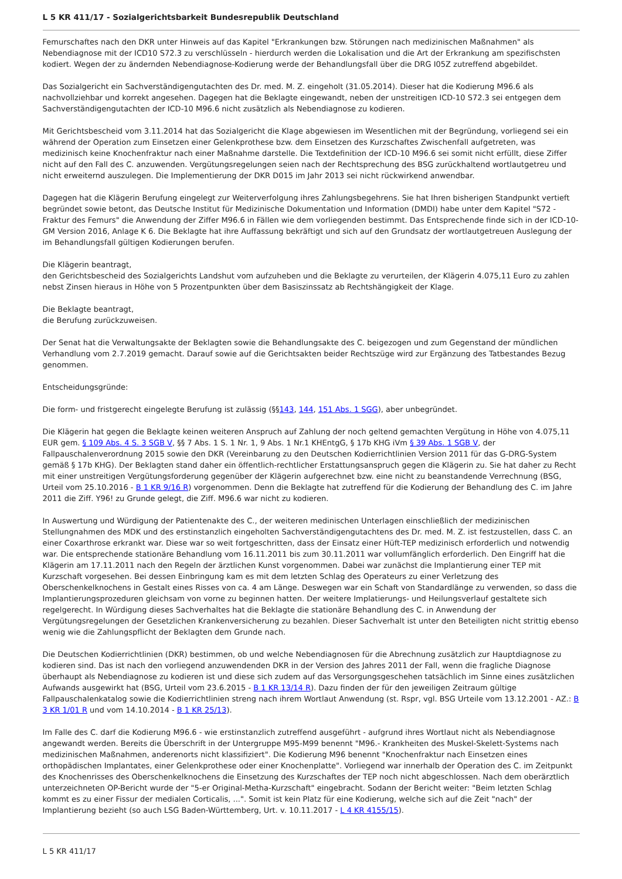L 5 KR 411/17 - Sozialgerichtsbarkeit Bundesrepublik Deutschland
Femurschaftes nach den DKR unter Hinweis auf das Kapitel "Erkrankungen bzw. Störungen nach medizinischen Maßnahmen" als Nebendiagnose mit der ICD10 S72.3 zu verschlüsseln - hierdurch werden die Lokalisation und die Art der Erkrankung am spezifischsten kodiert. Wegen der zu ändernden Nebendiagnose-Kodierung werde der Behandlungsfall über die DRG I05Z zutreffend abgebildet.
Das Sozialgericht ein Sachverständigengutachten des Dr. med. M. Z. eingeholt (31.05.2014). Dieser hat die Kodierung M96.6 als nachvollziehbar und korrekt angesehen. Dagegen hat die Beklagte eingewandt, neben der unstreitigen ICD-10 S72.3 sei entgegen dem Sachverständigengutachten der ICD-10 M96.6 nicht zusätzlich als Nebendiagnose zu kodieren.
Mit Gerichtsbescheid vom 3.11.2014 hat das Sozialgericht die Klage abgewiesen im Wesentlichen mit der Begründung, vorliegend sei ein während der Operation zum Einsetzen einer Gelenkprothese bzw. dem Einsetzen des Kurzschaftes Zwischenfall aufgetreten, was medizinisch keine Knochenfraktur nach einer Maßnahme darstelle. Die Textdefinition der ICD-10 M96.6 sei somit nicht erfüllt, diese Ziffer nicht auf den Fall des C. anzuwenden. Vergütungsregelungen seien nach der Rechtsprechung des BSG zurückhaltend wortlautgetreu und nicht erweiternd auszulegen. Die Implementierung der DKR D015 im Jahr 2013 sei nicht rückwirkend anwendbar.
Dagegen hat die Klägerin Berufung eingelegt zur Weiterverfolgung ihres Zahlungsbegehrens. Sie hat Ihren bisherigen Standpunkt vertieft begründet sowie betont, das Deutsche Institut für Medizinische Dokumentation und Information (DMDI) habe unter dem Kapitel "S72 - Fraktur des Femurs" die Anwendung der Ziffer M96.6 in Fällen wie dem vorliegenden bestimmt. Das Entsprechende finde sich in der ICD-10-GM Version 2016, Anlage K 6. Die Beklagte hat ihre Auffassung bekräftigt und sich auf den Grundsatz der wortlautgetreuen Auslegung der im Behandlungsfall gültigen Kodierungen berufen.
Die Klägerin beantragt,
den Gerichtsbescheid des Sozialgerichts Landshut vom aufzuheben und die Beklagte zu verurteilen, der Klägerin 4.075,11 Euro zu zahlen nebst Zinsen hieraus in Höhe von 5 Prozentpunkten über dem Basiszinssatz ab Rechtshängigkeit der Klage.
Die Beklagte beantragt,
die Berufung zurückzuweisen.
Der Senat hat die Verwaltungsakte der Beklagten sowie die Behandlungsakte des C. beigezogen und zum Gegenstand der mündlichen Verhandlung vom 2.7.2019 gemacht. Darauf sowie auf die Gerichtsakten beider Rechtszüge wird zur Ergänzung des Tatbestandes Bezug genommen.
Entscheidungsgründe:
Die form- und fristgerecht eingelegte Berufung ist zulässig (§§143, 144, 151 Abs. 1 SGG), aber unbegründet.
Die Klägerin hat gegen die Beklagte keinen weiteren Anspruch auf Zahlung der noch geltend gemachten Vergütung in Höhe von 4.075,11 EUR gem. § 109 Abs. 4 S. 3 SGB V, §§ 7 Abs. 1 S. 1 Nr. 1, 9 Abs. 1 Nr.1 KHEntgG, § 17b KHG iVm § 39 Abs. 1 SGB V, der Fallpauschalenverordnung 2015 sowie den DKR (Vereinbarung zu den Deutschen Kodierrichtlinien Version 2011 für das G-DRG-System gemäß § 17b KHG). Der Beklagten stand daher ein öffentlich-rechtlicher Erstattungsanspruch gegen die Klägerin zu. Sie hat daher zu Recht mit einer unstreitigen Vergütungsforderung gegenüber der Klägerin aufgerechnet bzw. eine nicht zu beanstandende Verrechnung (BSG, Urteil vom 25.10.2016 - B 1 KR 9/16 R) vorgenommen. Denn die Beklagte hat zutreffend für die Kodierung der Behandlung des C. im Jahre 2011 die Ziff. Y96! zu Grunde gelegt, die Ziff. M96.6 war nicht zu kodieren.
In Auswertung und Würdigung der Patientenakte des C., der weiteren medinischen Unterlagen einschließlich der medizinischen Stellungnahmen des MDK und des erstinstanzlich eingeholten Sachverständigengutachtens des Dr. med. M. Z. ist festzustellen, dass C. an einer Coxarthrose erkrankt war. Diese war so weit fortgeschritten, dass der Einsatz einer Hüft-TEP medizinisch erforderlich und notwendig war. Die entsprechende stationäre Behandlung vom 16.11.2011 bis zum 30.11.2011 war vollumfänglich erforderlich. Den Eingriff hat die Klägerin am 17.11.2011 nach den Regeln der ärztlichen Kunst vorgenommen. Dabei war zunächst die Implantierung einer TEP mit Kurzschaft vorgesehen. Bei dessen Einbringung kam es mit dem letzten Schlag des Operateurs zu einer Verletzung des Oberschenkelknochens in Gestalt eines Risses von ca. 4 am Länge. Deswegen war ein Schaft von Standardlänge zu verwenden, so dass die Implantierungsprozeduren gleichsam von vorne zu beginnen hatten. Der weitere Implatierungs- und Heilungsverlauf gestaltete sich regelgerecht. In Würdigung dieses Sachverhaltes hat die Beklagte die stationäre Behandlung des C. in Anwendung der Vergütungsregelungen der Gesetzlichen Krankenversicherung zu bezahlen. Dieser Sachverhalt ist unter den Beteiligten nicht strittig ebenso wenig wie die Zahlungspflicht der Beklagten dem Grunde nach.
Die Deutschen Kodierrichtlinien (DKR) bestimmen, ob und welche Nebendiagnosen für die Abrechnung zusätzlich zur Hauptdiagnose zu kodieren sind. Das ist nach den vorliegend anzuwendenden DKR in der Version des Jahres 2011 der Fall, wenn die fragliche Diagnose überhaupt als Nebendiagnose zu kodieren ist und diese sich zudem auf das Versorgungsgeschehen tatsächlich im Sinne eines zusätzlichen Aufwands ausgewirkt hat (BSG, Urteil vom 23.6.2015 - B 1 KR 13/14 R). Dazu finden der für den jeweiligen Zeitraum gültige Fallpauschalenkatalog sowie die Kodierrichtlinien streng nach ihrem Wortlaut Anwendung (st. Rspr, vgl. BSG Urteile vom 13.12.2001 - AZ.: B 3 KR 1/01 R und vom 14.10.2014 - B 1 KR 25/13).
Im Falle des C. darf die Kodierung M96.6 - wie erstinstanzlich zutreffend ausgeführt - aufgrund ihres Wortlaut nicht als Nebendiagnose angewandt werden. Bereits die Überschrift in der Untergruppe M95-M99 benennt "M96.- Krankheiten des Muskel-Skelett-Systems nach medizinischen Maßnahmen, anderenorts nicht klassifiziert". Die Kodierung M96 benennt "Knochenfraktur nach Einsetzen eines orthopädischen Implantates, einer Gelenkprothese oder einer Knochenplatte". Vorliegend war innerhalb der Operation des C. im Zeitpunkt des Knochenrisses des Oberschenkelknochens die Einsetzung des Kurzschaftes der TEP noch nicht abgeschlossen. Nach dem oberärztlich unterzeichneten OP-Bericht wurde der "5-er Original-Metha-Kurzschaft" eingebracht. Sodann der Bericht weiter: "Beim letzten Schlag kommt es zu einer Fissur der medialen Corticalis, ...". Somit ist kein Platz für eine Kodierung, welche sich auf die Zeit "nach" der Implantierung bezieht (so auch LSG Baden-Württemberg, Urt. v. 10.11.2017 - L 4 KR 4155/15).
L 5 KR 411/17